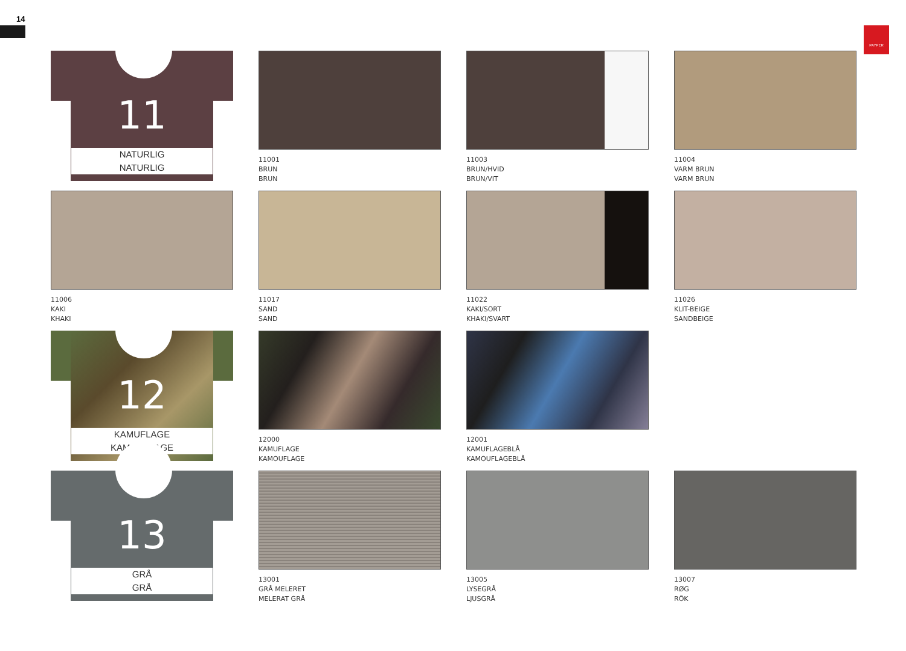14
PAYPER
11
NATURLIG
NATURLIG
11001
BRUN
BRUN
11003
BRUN/HVID
BRUN/VIT
11004
VARM BRUN
VARM BRUN
11006
KAKI
KHAKI
11017
SAND
SAND
11022
KAKI/SORT
KHAKI/SVART
11026
KLIT-BEIGE
SANDBEIGE
12
KAMUFLAGE
KAMOUFLAGE
12000
KAMUFLAGE
KAMOUFLAGE
12001
KAMUFLAGEBLÅ
KAMOUFLAGEBLÅ
13
GRÅ
GRÅ
13001
GRÅ MELERET
MELERAT GRÅ
13005
LYSEGRÅ
LJUSGRÅ
13007
RØG
RÖK